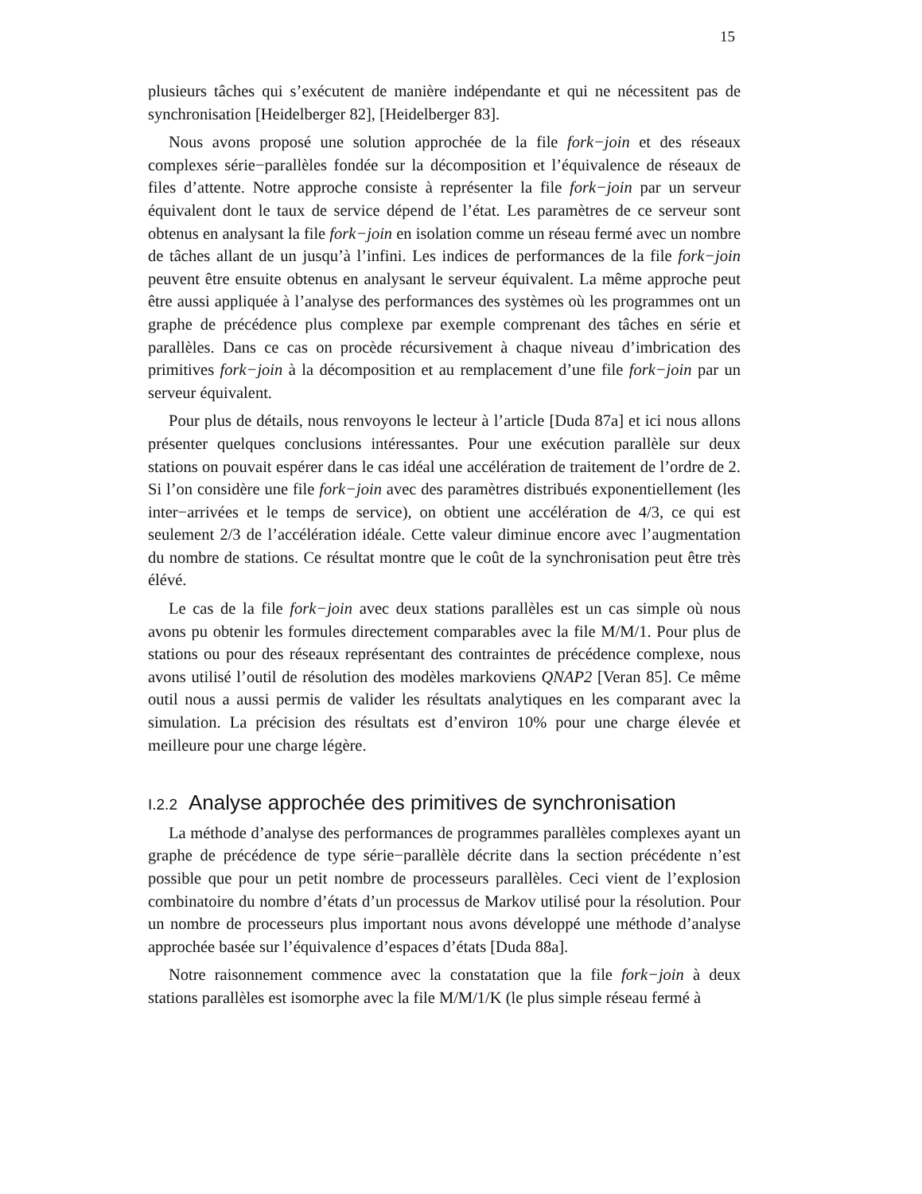15
plusieurs tâches qui s’exécutent de manière indépendante et qui ne nécessitent pas de synchronisation [Heidelberger 82], [Heidelberger 83].
Nous avons proposé une solution approchée de la file fork−join et des réseaux complexes série−parallèles fondée sur la décomposition et l’équivalence de réseaux de files d’attente. Notre approche consiste à représenter la file fork−join par un serveur équivalent dont le taux de service dépend de l’état. Les paramètres de ce serveur sont obtenus en analysant la file fork−join en isolation comme un réseau fermé avec un nombre de tâches allant de un jusqu’à l’infini. Les indices de performances de la file fork−join peuvent être ensuite obtenus en analysant le serveur équivalent. La même approche peut être aussi appliquée à l’analyse des performances des systèmes où les programmes ont un graphe de précédence plus complexe par exemple comprenant des tâches en série et parallèles. Dans ce cas on procède récursivement à chaque niveau d’imbrication des primitives fork−join à la décomposition et au remplacement d’une file fork−join par un serveur équivalent.
Pour plus de détails, nous renvoyons le lecteur à l’article [Duda 87a] et ici nous allons présenter quelques conclusions intéressantes. Pour une exécution parallèle sur deux stations on pouvait espérer dans le cas idéal une accélération de traitement de l’ordre de 2. Si l’on considère une file fork−join avec des paramètres distribués exponentiellement (les inter−arrivées et le temps de service), on obtient une accélération de 4/3, ce qui est seulement 2/3 de l’accélération idéale. Cette valeur diminue encore avec l’augmentation du nombre de stations. Ce résultat montre que le coût de la synchronisation peut être très élévé.
Le cas de la file fork−join avec deux stations parallèles est un cas simple où nous avons pu obtenir les formules directement comparables avec la file M/M/1. Pour plus de stations ou pour des réseaux représentant des contraintes de précédence complexe, nous avons utilisé l’outil de résolution des modèles markoviens QNAP2 [Veran 85]. Ce même outil nous a aussi permis de valider les résultats analytiques en les comparant avec la simulation. La précision des résultats est d’environ 10% pour une charge élevée et meilleure pour une charge légère.
I.2.2 Analyse approchée des primitives de synchronisation
La méthode d’analyse des performances de programmes parallèles complexes ayant un graphe de précédence de type série−parallèle décrite dans la section précédente n’est possible que pour un petit nombre de processeurs parallèles. Ceci vient de l’explosion combinatoire du nombre d’états d’un processus de Markov utilisé pour la résolution. Pour un nombre de processeurs plus important nous avons développé une méthode d’analyse approchée basée sur l’équivalence d’espaces d’états [Duda 88a].
Notre raisonnement commence avec la constatation que la file fork−join à deux stations parallèles est isomorphe avec la file M/M/1/K (le plus simple réseau fermé à